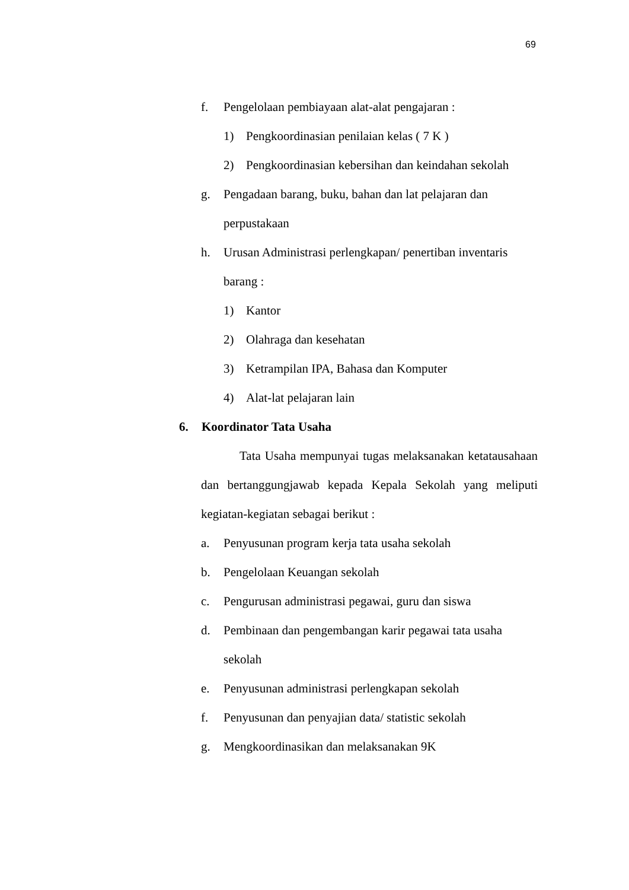69
f. Pengelolaan pembiayaan alat-alat pengajaran :
1) Pengkoordinasian penilaian kelas ( 7 K )
2) Pengkoordinasian kebersihan dan keindahan sekolah
g. Pengadaan barang, buku, bahan dan lat pelajaran dan
perpustakaan
h. Urusan Administrasi perlengkapan/ penertiban inventaris
barang :
1) Kantor
2) Olahraga dan kesehatan
3) Ketrampilan IPA, Bahasa dan Komputer
4) Alat-lat pelajaran lain
6. Koordinator Tata Usaha
Tata Usaha mempunyai tugas melaksanakan ketatausahaan dan bertanggungjawab kepada Kepala Sekolah yang meliputi kegiatan-kegiatan sebagai berikut :
a. Penyusunan program kerja tata usaha sekolah
b. Pengelolaan Keuangan sekolah
c. Pengurusan administrasi pegawai, guru dan siswa
d. Pembinaan dan pengembangan karir pegawai tata usaha
sekolah
e. Penyusunan administrasi perlengkapan sekolah
f. Penyusunan dan penyajian data/ statistic sekolah
g. Mengkoordinasikan dan melaksanakan 9K